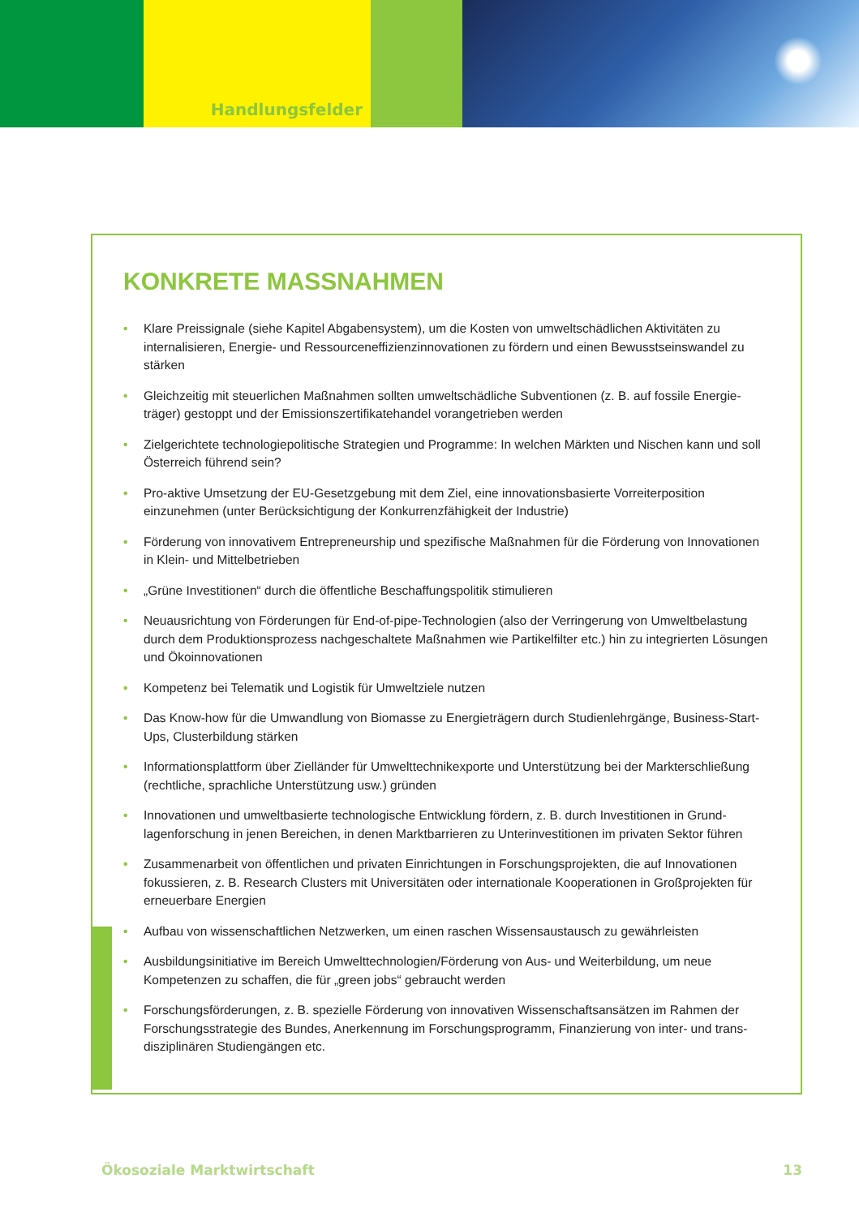Handlungsfelder
KONKRETE MASSNAHMEN
• Klare Preissignale (siehe Kapitel Abgabensystem), um die Kosten von umweltschädlichen Aktivitäten zu internalisieren, Energie- und Ressourceneffizienzinnovationen zu fördern und einen Bewusstseinswandel zu stärken
• Gleichzeitig mit steuerlichen Maßnahmen sollten umweltschädliche Subventionen (z. B. auf fossile Energie-träger) gestoppt und der Emissionszertifikatehandel vorangetrieben werden
• Zielgerichtete technologiepolitische Strategien und Programme: In welchen Märkten und Nischen kann und soll Österreich führend sein?
• Pro-aktive Umsetzung der EU-Gesetzgebung mit dem Ziel, eine innovationsbasierte Vorreiterposition einzunehmen (unter Berücksichtigung der Konkurrenzfähigkeit der Industrie)
• Förderung von innovativem Entrepreneurship und spezifische Maßnahmen für die Förderung von Innovationen in Klein- und Mittelbetrieben
• „Grüne Investitionen“ durch die öffentliche Beschaffungspolitik stimulieren
• Neuausrichtung von Förderungen für End-of-pipe-Technologien (also der Verringerung von Umweltbelastung durch dem Produktionsprozess nachgeschaltete Maßnahmen wie Partikelfilter etc.) hin zu integrierten Lösungen und Ökoinnovationen
• Kompetenz bei Telematik und Logistik für Umweltziele nutzen
• Das Know-how für die Umwandlung von Biomasse zu Energieträgern durch Studienlehrgänge, Business-Start-Ups, Clusterbildung stärken
• Informationsplattform über Zielländer für Umwelttechnikexporte und Unterstützung bei der Markterschließung (rechtliche, sprachliche Unterstützung usw.) gründen
• Innovationen und umweltbasierte technologische Entwicklung fördern, z. B. durch Investitionen in Grund-lagenforschung in jenen Bereichen, in denen Marktbarrieren zu Unterinvestitionen im privaten Sektor führen
• Zusammenarbeit von öffentlichen und privaten Einrichtungen in Forschungsprojekten, die auf Innovationen fokussieren, z. B. Research Clusters mit Universitäten oder internationale Kooperationen in Großprojekten für erneuerbare Energien
• Aufbau von wissenschaftlichen Netzwerken, um einen raschen Wissensaustausch zu gewährleisten
• Ausbildungsinitiative im Bereich Umwelttechnologien/Förderung von Aus- und Weiterbildung, um neue Kompetenzen zu schaffen, die für „green jobs“ gebraucht werden
• Forschungsförderungen, z. B. spezielle Förderung von innovativen Wissenschaftsansätzen im Rahmen der Forschungsstrategie des Bundes, Anerkennung im Forschungsprogramm, Finanzierung von inter- und trans-disziplinären Studiengängen etc.
Ökosoziale Marktwirtschaft 13